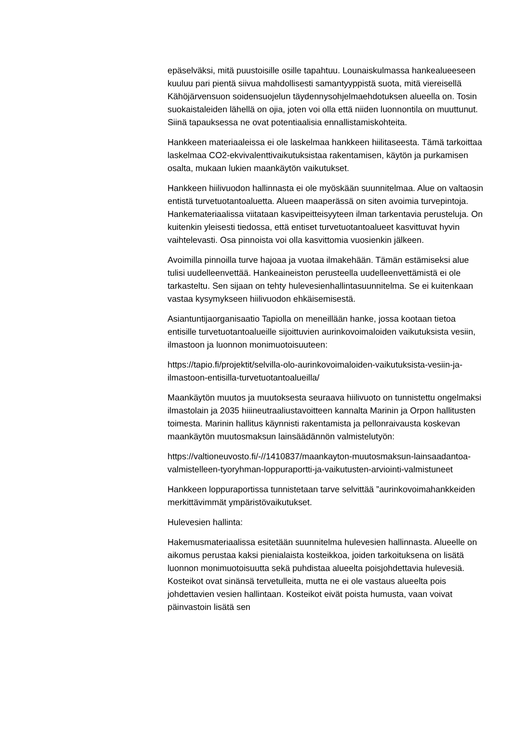epäselväksi, mitä puustoisille osille tapahtuu. Lounaiskulmassa hankealueeseen kuuluu pari pientä siivua mahdollisesti samantyyppistä suota, mitä viereisellä Kähöjärvensuon soidensuojelun täydennysohjelmaehdotuksen alueella on. Tosin suokaistaleiden lähellä on ojia, joten voi olla että niiden luonnontila on muuttunut. Siinä tapauksessa ne ovat potentiaalisia ennallistamiskohteita.
Hankkeen materiaaleissa ei ole laskelmaa hankkeen hiilitaseesta. Tämä tarkoittaa laskelmaa CO2-ekvivalenttivaikutuksistaa rakentamisen, käytön ja purkamisen osalta, mukaan lukien maankäytön vaikutukset.
Hankkeen hiilivuodon hallinnasta ei ole myöskään suunnitelmaa. Alue on valtaosin entistä turvetuotantoaluetta. Alueen maaperässä on siten avoimia turvepintoja. Hankemateriaalissa viitataan kasvipeitteisyyteen ilman tarkentavia perusteluja. On kuitenkin yleisesti tiedossa, että entiset turvetuotantoalueet kasvittuvat hyvin vaihtelevasti. Osa pinnoista voi olla kasvittomia vuosienkin jälkeen.
Avoimilla pinnoilla turve hajoaa ja vuotaa ilmakehään. Tämän estämiseksi alue tulisi uudelleenvettää. Hankeaineiston perusteella uudelleenvettämistä ei ole tarkasteltu. Sen sijaan on tehty hulevesienhallintasuunnitelma. Se ei kuitenkaan vastaa kysymykseen hiilivuodon ehkäisemisestä.
Asiantuntijaorganisaatio Tapiolla on meneillään hanke, jossa kootaan tietoa entisille turvetuotantoalueille sijoittuvien aurinkovoimaloiden vaikutuksista vesiin, ilmastoon ja luonnon monimuotoisuuteen:
https://tapio.fi/projektit/selvilla-olo-aurinkovoimaloiden-vaikutuksista-vesiin-ja-ilmastoon-entisilla-turvetuotantoalueilla/
Maankäytön muutos ja muutoksesta seuraava hiilivuoto on tunnistettu ongelmaksi ilmastolain ja 2035 hiiineutraaliustavoitteen kannalta Marinin ja Orpon hallitusten toimesta. Marinin hallitus käynnisti rakentamista ja pellonraivausta koskevan maankäytön muutosmaksun lainsäädännön valmistelutyön:
https://valtioneuvosto.fi/-//1410837/maankayton-muutosmaksun-lainsaadantoa-valmistelleen-tyoryhman-loppuraportti-ja-vaikutusten-arviointi-valmistuneet
Hankkeen loppuraportissa tunnistetaan tarve selvittää ”aurinkovoimahankkeiden merkittävimmät ympäristövaikutukset.
Hulevesien hallinta:
Hakemusmateriaalissa esitetään suunnitelma hulevesien hallinnasta. Alueelle on aikomus perustaa kaksi pienialaista kosteikkoa, joiden tarkoituksena on lisätä luonnon monimuotoisuutta sekä puhdistaa alueelta poisjohdettavia hulevesiä. Kosteikot ovat sinänsä tervetulleita, mutta ne ei ole vastaus alueelta pois johdettavien vesien hallintaan. Kosteikot eivät poista humusta, vaan voivat päinvastoin lisätä sen